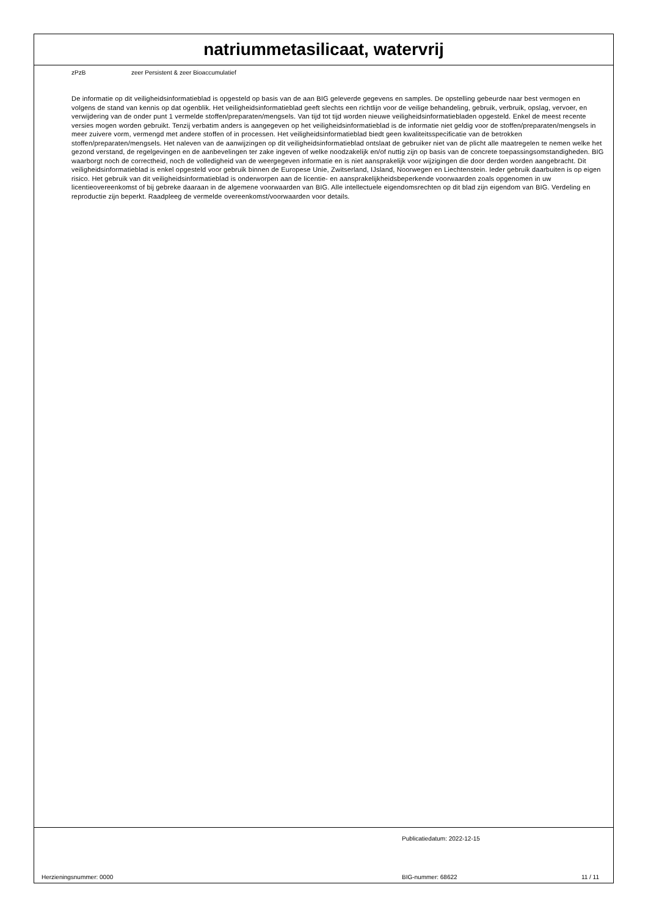natriummetasilicaat, watervrij
zPzB zeer Persistent & zeer Bioaccumulatief
De informatie op dit veiligheidsinformatieblad is opgesteld op basis van de aan BIG geleverde gegevens en samples. De opstelling gebeurde naar best vermogen en volgens de stand van kennis op dat ogenblik. Het veiligheidsinformatieblad geeft slechts een richtlijn voor de veilige behandeling, gebruik, verbruik, opslag, vervoer, en verwijdering van de onder punt 1 vermelde stoffen/preparaten/mengsels. Van tijd tot tijd worden nieuwe veiligheidsinformatiebladen opgesteld. Enkel de meest recente versies mogen worden gebruikt. Tenzij verbatim anders is aangegeven op het veiligheidsinformatieblad is de informatie niet geldig voor de stoffen/preparaten/mengsels in meer zuivere vorm, vermengd met andere stoffen of in processen. Het veiligheidsinformatieblad biedt geen kwaliteitsspecificatie van de betrokken stoffen/preparaten/mengsels. Het naleven van de aanwijzingen op dit veiligheidsinformatieblad ontslaat de gebruiker niet van de plicht alle maatregelen te nemen welke het gezond verstand, de regelgevingen en de aanbevelingen ter zake ingeven of welke noodzakelijk en/of nuttig zijn op basis van de concrete toepassingsomstandigheden. BIG waarborgt noch de correctheid, noch de volledigheid van de weergegeven informatie en is niet aansprakelijk voor wijzigingen die door derden worden aangebracht. Dit veiligheidsinformatieblad is enkel opgesteld voor gebruik binnen de Europese Unie, Zwitserland, IJsland, Noorwegen en Liechtenstein. Ieder gebruik daarbuiten is op eigen risico. Het gebruik van dit veiligheidsinformatieblad is onderworpen aan de licentie- en aansprakelijkheidsbeperkende voorwaarden zoals opgenomen in uw licentieovereenkomst of bij gebreke daaraan in de algemene voorwaarden van BIG. Alle intellectuele eigendomsrechten op dit blad zijn eigendom van BIG. Verdeling en reproductie zijn beperkt. Raadpleeg de vermelde overeenkomst/voorwaarden voor details.
Publicatiedatum: 2022-12-15
Herzieningsnummer: 0000 BIG-nummer: 68622 11 / 11